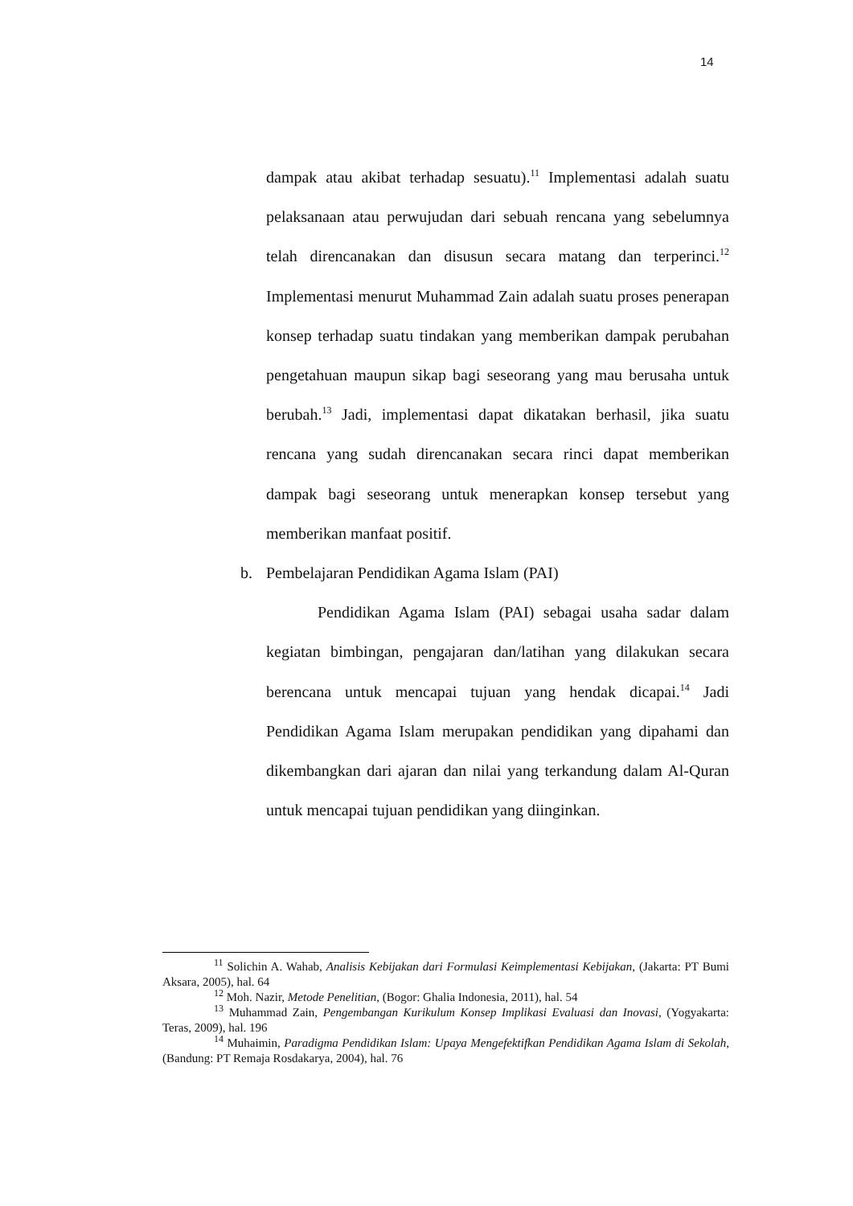14
dampak atau akibat terhadap sesuatu).<sup>11</sup> Implementasi adalah suatu pelaksanaan atau perwujudan dari sebuah rencana yang sebelumnya telah direncanakan dan disusun secara matang dan terperinci.<sup>12</sup> Implementasi menurut Muhammad Zain adalah suatu proses penerapan konsep terhadap suatu tindakan yang memberikan dampak perubahan pengetahuan maupun sikap bagi seseorang yang mau berusaha untuk berubah.<sup>13</sup> Jadi, implementasi dapat dikatakan berhasil, jika suatu rencana yang sudah direncanakan secara rinci dapat memberikan dampak bagi seseorang untuk menerapkan konsep tersebut yang memberikan manfaat positif.
b. Pembelajaran Pendidikan Agama Islam (PAI)
Pendidikan Agama Islam (PAI) sebagai usaha sadar dalam kegiatan bimbingan, pengajaran dan/latihan yang dilakukan secara berencana untuk mencapai tujuan yang hendak dicapai.<sup>14</sup> Jadi Pendidikan Agama Islam merupakan pendidikan yang dipahami dan dikembangkan dari ajaran dan nilai yang terkandung dalam Al-Quran untuk mencapai tujuan pendidikan yang diinginkan.
<sup>11</sup> Solichin A. Wahab, Analisis Kebijakan dari Formulasi Keimplementasi Kebijakan, (Jakarta: PT Bumi Aksara, 2005), hal. 64
<sup>12</sup> Moh. Nazir, Metode Penelitian, (Bogor: Ghalia Indonesia, 2011), hal. 54
<sup>13</sup> Muhammad Zain, Pengembangan Kurikulum Konsep Implikasi Evaluasi dan Inovasi, (Yogyakarta: Teras, 2009), hal. 196
<sup>14</sup> Muhaimin, Paradigma Pendidikan Islam: Upaya Mengefektifkan Pendidikan Agama Islam di Sekolah, (Bandung: PT Remaja Rosdakarya, 2004), hal. 76